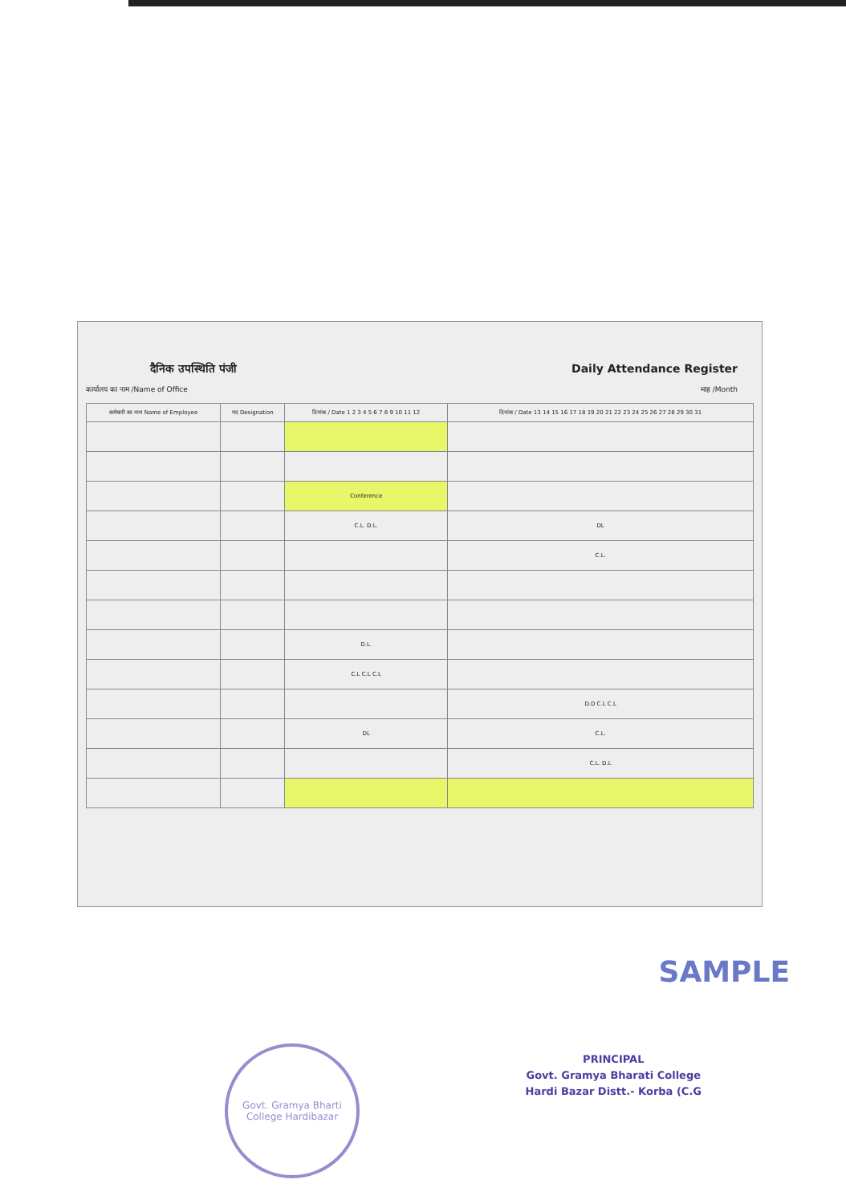दैनिक उपस्थिति पंजी Daily Attendance Register
कार्यालय का नाम /Name of Office माह /Month
| कर्मचारी का नाम Name of Employee | पद Designation | दिनांक / Date 1 2 3 4 5 6 7 8 9 10 11 12 | दिनांक / Date 13 14 15 16 17 18 19 20 21 22 23 24 25 26 27 28 29 30 31 |
| --- | --- | --- | --- |
| | | Conference | |
| | | C.L. D.L. | DL |
| | | | C.L. |
| | | D.L. | |
| | | C.L C.L C.L | |
| | | | D.D C.L C.L |
| | | DL | C.L. |
| | | | C.L. D.L |
SAMPLE
Govt. Gramya Bharti College Hardibazar
PRINCIPAL
Govt. Gramya Bharati College
Hardi Bazar Distt.- Korba (C.G